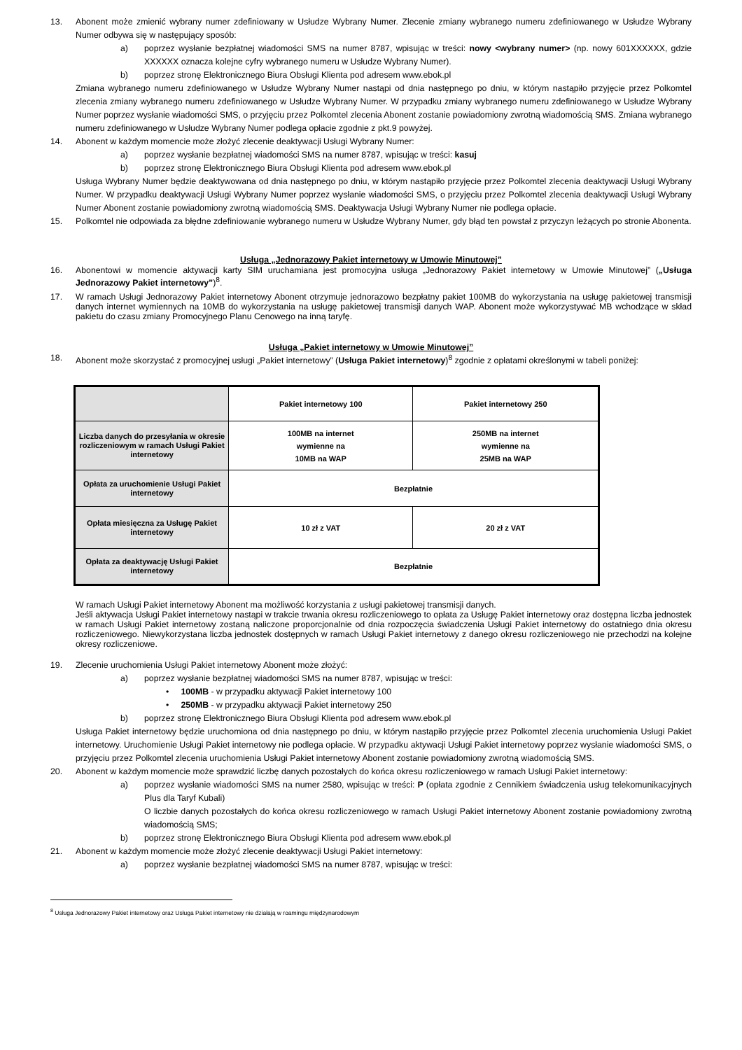13. Abonent może zmienić wybrany numer zdefiniowany w Usłudze Wybrany Numer. Zlecenie zmiany wybranego numeru zdefiniowanego w Usłudze Wybrany Numer odbywa się w następujący sposób:
a) poprzez wysłanie bezpłatnej wiadomości SMS na numer 8787, wpisując w treści: nowy <wybrany numer> (np. nowy 601XXXXXX, gdzie XXXXXX oznacza kolejne cyfry wybranego numeru w Usłudze Wybrany Numer).
b) poprzez stronę Elektronicznego Biura Obsługi Klienta pod adresem www.ebok.pl
Zmiana wybranego numeru zdefiniowanego w Usłudze Wybrany Numer nastąpi od dnia następnego po dniu, w którym nastąpiło przyjęcie przez Polkomtel zlecenia zmiany wybranego numeru zdefiniowanego w Usłudze Wybrany Numer. W przypadku zmiany wybranego numeru zdefiniowanego w Usłudze Wybrany Numer poprzez wysłanie wiadomości SMS, o przyjęciu przez Polkomtel zlecenia Abonent zostanie powiadomiony zwrotną wiadomością SMS. Zmiana wybranego numeru zdefiniowanego w Usłudze Wybrany Numer podlega opłacie zgodnie z pkt.9 powyżej.
14. Abonent w każdym momencie może złożyć zlecenie deaktywacji Usługi Wybrany Numer:
a) poprzez wysłanie bezpłatnej wiadomości SMS na numer 8787, wpisując w treści: kasuj
b) poprzez stronę Elektronicznego Biura Obsługi Klienta pod adresem www.ebok.pl
Usługa Wybrany Numer będzie deaktywowana od dnia następnego po dniu, w którym nastąpiło przyjęcie przez Polkomtel zlecenia deaktywacji Usługi Wybrany Numer. W przypadku deaktywacji Usługi Wybrany Numer poprzez wysłanie wiadomości SMS, o przyjęciu przez Polkomtel zlecenia deaktywacji Usługi Wybrany Numer Abonent zostanie powiadomiony zwrotną wiadomością SMS. Deaktywacja Usługi Wybrany Numer nie podlega opłacie.
15. Polkomtel nie odpowiada za błędne zdefiniowanie wybranego numeru w Usłudze Wybrany Numer, gdy błąd ten powstał z przyczyn leżących po stronie Abonenta.
Usługa „Jednorazowy Pakiet internetowy w Umowie Minutowej”
16. Abonentowi w momencie aktywacji karty SIM uruchamiana jest promocyjna usługa „Jednorazowy Pakiet internetowy w Umowie Minutowej” („Usługa Jednorazowy Pakiet internetowy”)<sup>8</sup>.
17. W ramach Usługi Jednorazowy Pakiet internetowy Abonent otrzymuje jednorazowo bezpłatny pakiet 100MB do wykorzystania na usługę pakietowej transmisji danych internet wymiennych na 10MB do wykorzystania na usługę pakietowej transmisji danych WAP. Abonent może wykorzystywać MB wchodzące w skład pakietu do czasu zmiany Promocyjnego Planu Cenowego na inną taryfę.
Usługa „Pakiet internetowy w Umowie Minutowej”
18. Abonent może skorzystać z promocyjnej usługi „Pakiet internetowy” (Usługa Pakiet internetowy)<sup>8</sup> zgodnie z opłatami określonymi w tabeli poniżej:
| | Pakiet internetowy 100 | Pakiet internetowy 250 | |
| Liczba danych do przesyłania w okresie rozliczeniowym w ramach Usługi Pakiet internetowy | 100MB na internet wymienne na 10MB na WAP | 250MB na internet wymienne na 25MB na WAP | |
| Opłata za uruchomienie Usługi Pakiet internetowy | Bezpłatnie | | |
| Opłata miesięczna za Usługę Pakiet internetowy | 10 zł z VAT | | 20 zł z VAT |
| Opłata za deaktywację Usługi Pakiet internetowy | Bezpłatnie | | |
W ramach Usługi Pakiet internetowy Abonent ma możliwość korzystania z usługi pakietowej transmisji danych.
Jeśli aktywacja Usługi Pakiet internetowy nastąpi w trakcie trwania okresu rozliczeniowego to opłata za Usługę Pakiet internetowy oraz dostępna liczba jednostek w ramach Usługi Pakiet internetowy zostaną naliczone proporcjonalnie od dnia rozpoczęcia świadczenia Usługi Pakiet internetowy do ostatniego dnia okresu rozliczeniowego. Niewykorzystana liczba jednostek dostępnych w ramach Usługi Pakiet internetowy z danego okresu rozliczeniowego nie przechodzi na kolejne okresy rozliczeniowe.
19. Zlecenie uruchomienia Usługi Pakiet internetowy Abonent może złożyć:
a) poprzez wysłanie bezpłatnej wiadomości SMS na numer 8787, wpisując w treści:
• 100MB - w przypadku aktywacji Pakiet internetowy 100
• 250MB - w przypadku aktywacji Pakiet internetowy 250
b) poprzez stronę Elektronicznego Biura Obsługi Klienta pod adresem www.ebok.pl
Usługa Pakiet internetowy będzie uruchomiona od dnia następnego po dniu, w którym nastąpiło przyjęcie przez Polkomtel zlecenia uruchomienia Usługi Pakiet internetowy. Uruchomienie Usługi Pakiet internetowy nie podlega opłacie. W przypadku aktywacji Usługi Pakiet internetowy poprzez wysłanie wiadomości SMS, o przyjęciu przez Polkomtel zlecenia uruchomienia Usługi Pakiet internetowy Abonent zostanie powiadomiony zwrotną wiadomością SMS.
20. Abonent w każdym momencie może sprawdzić liczbę danych pozostałych do końca okresu rozliczeniowego w ramach Usługi Pakiet internetowy:
a) poprzez wysłanie wiadomości SMS na numer 2580, wpisując w treści: P (opłata zgodnie z Cennikiem świadczenia usług telekomunikacyjnych Plus dla Taryf Kubali)
O liczbie danych pozostałych do końca okresu rozliczeniowego w ramach Usługi Pakiet internetowy Abonent zostanie powiadomiony zwrotną wiadomością SMS;
b) poprzez stronę Elektronicznego Biura Obsługi Klienta pod adresem www.ebok.pl
21. Abonent w każdym momencie może złożyć zlecenie deaktywacji Usługi Pakiet internetowy:
a) poprzez wysłanie bezpłatnej wiadomości SMS na numer 8787, wpisując w treści:
<sup>8</sup> Usługa Jednorazowy Pakiet internetowy oraz Usługa Pakiet internetowy nie działają w roamingu międzynarodowym